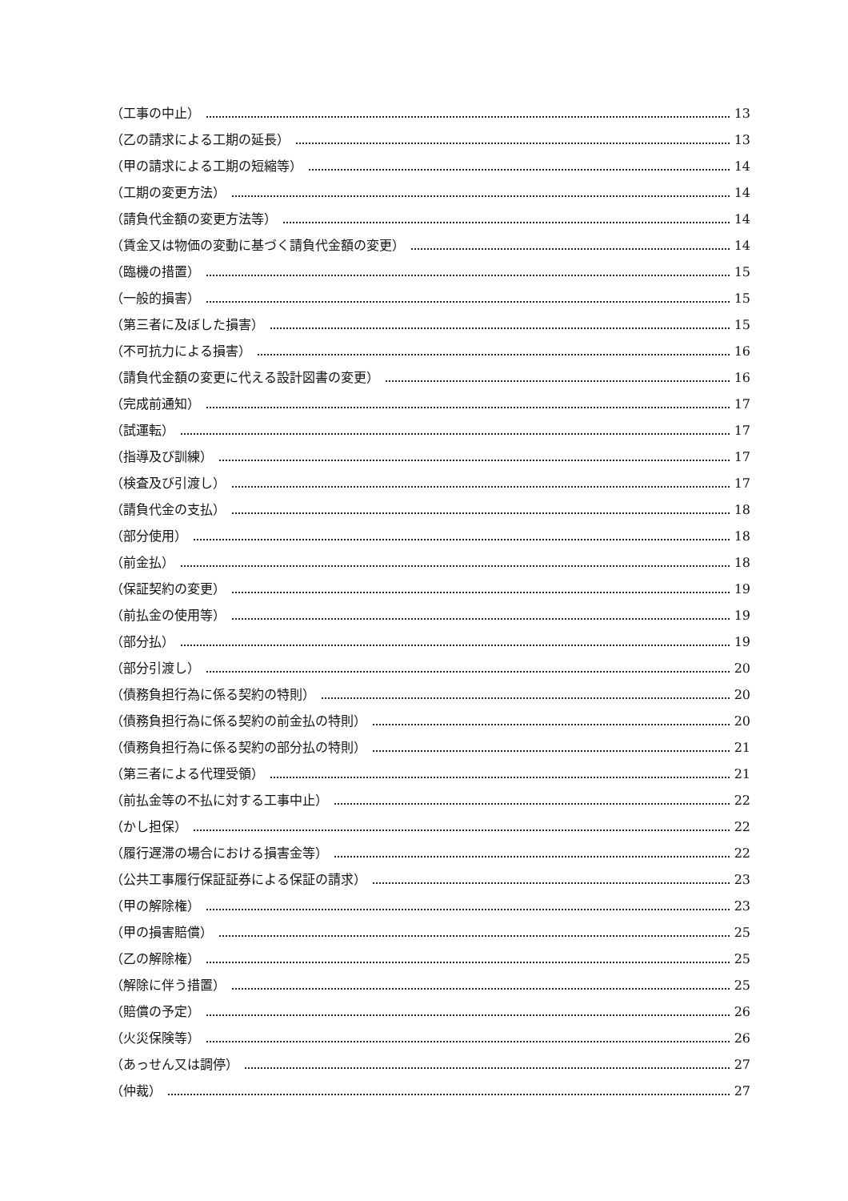（工事の中止） 13
（乙の請求による工期の延長） 13
（甲の請求による工期の短縮等） 14
（工期の変更方法） 14
（請負代金額の変更方法等） 14
（賃金又は物価の変動に基づく請負代金額の変更） 14
（臨機の措置） 15
（一般的損害） 15
（第三者に及ぼした損害） 15
（不可抗力による損害） 16
（請負代金額の変更に代える設計図書の変更） 16
（完成前通知） 17
（試運転） 17
（指導及び訓練） 17
（検査及び引渡し） 17
（請負代金の支払） 18
（部分使用） 18
（前金払） 18
（保証契約の変更） 19
（前払金の使用等） 19
（部分払） 19
（部分引渡し） 20
（債務負担行為に係る契約の特則） 20
（債務負担行為に係る契約の前金払の特則） 20
（債務負担行為に係る契約の部分払の特則） 21
（第三者による代理受領） 21
（前払金等の不払に対する工事中止） 22
（かし担保） 22
（履行遅滞の場合における損害金等） 22
（公共工事履行保証証券による保証の請求） 23
（甲の解除権） 23
（甲の損害賠償） 25
（乙の解除権） 25
（解除に伴う措置） 25
（賠償の予定） 26
（火災保険等） 26
（あっせん又は調停） 27
（仲裁） 27